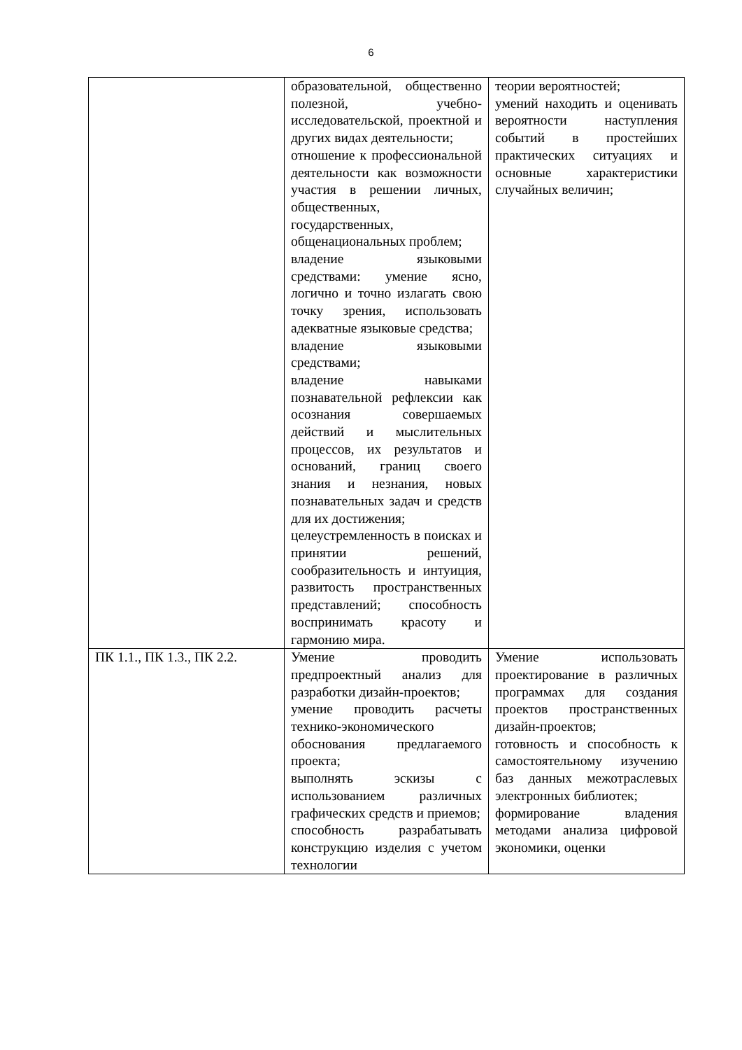6
| | образовательной, общественно полезной, учебно-исследовательской, проектной и других видах деятельности; отношение к профессиональной деятельности как возможности участия в решении личных, общественных, государственных, общенациональных проблем; владение языковыми средствами: умение ясно, логично и точно излагать свою точку зрения, использовать адекватные языковые средства; владение языковыми средствами; владение навыками познавательной рефлексии как осознания совершаемых действий и мыслительных процессов, их результатов и оснований, границ своего знания и незнания, новых познавательных задач и средств для их достижения; целеустремленность в поисках и принятии решений, сообразительность и интуиция, развитость пространственных представлений; способность воспринимать красоту и гармонию мира. | теории вероятностей; умений находить и оценивать вероятности наступления событий в простейших практических ситуациях и основные характеристики случайных величин; |
| ПК 1.1., ПК 1.3., ПК 2.2. | Умение проводить предпроектный анализ для разработки дизайн-проектов; умение проводить расчеты технико-экономического обоснования предлагаемого проекта; выполнять эскизы с использованием различных графических средств и приемов; способность разрабатывать конструкцию изделия с учетом технологии | Умение использовать проектирование в различных программах для создания проектов пространственных дизайн-проектов; готовность и способность к самостоятельному изучению баз данных межотраслевых электронных библиотек; формирование владения методами анализа цифровой экономики, оценки |